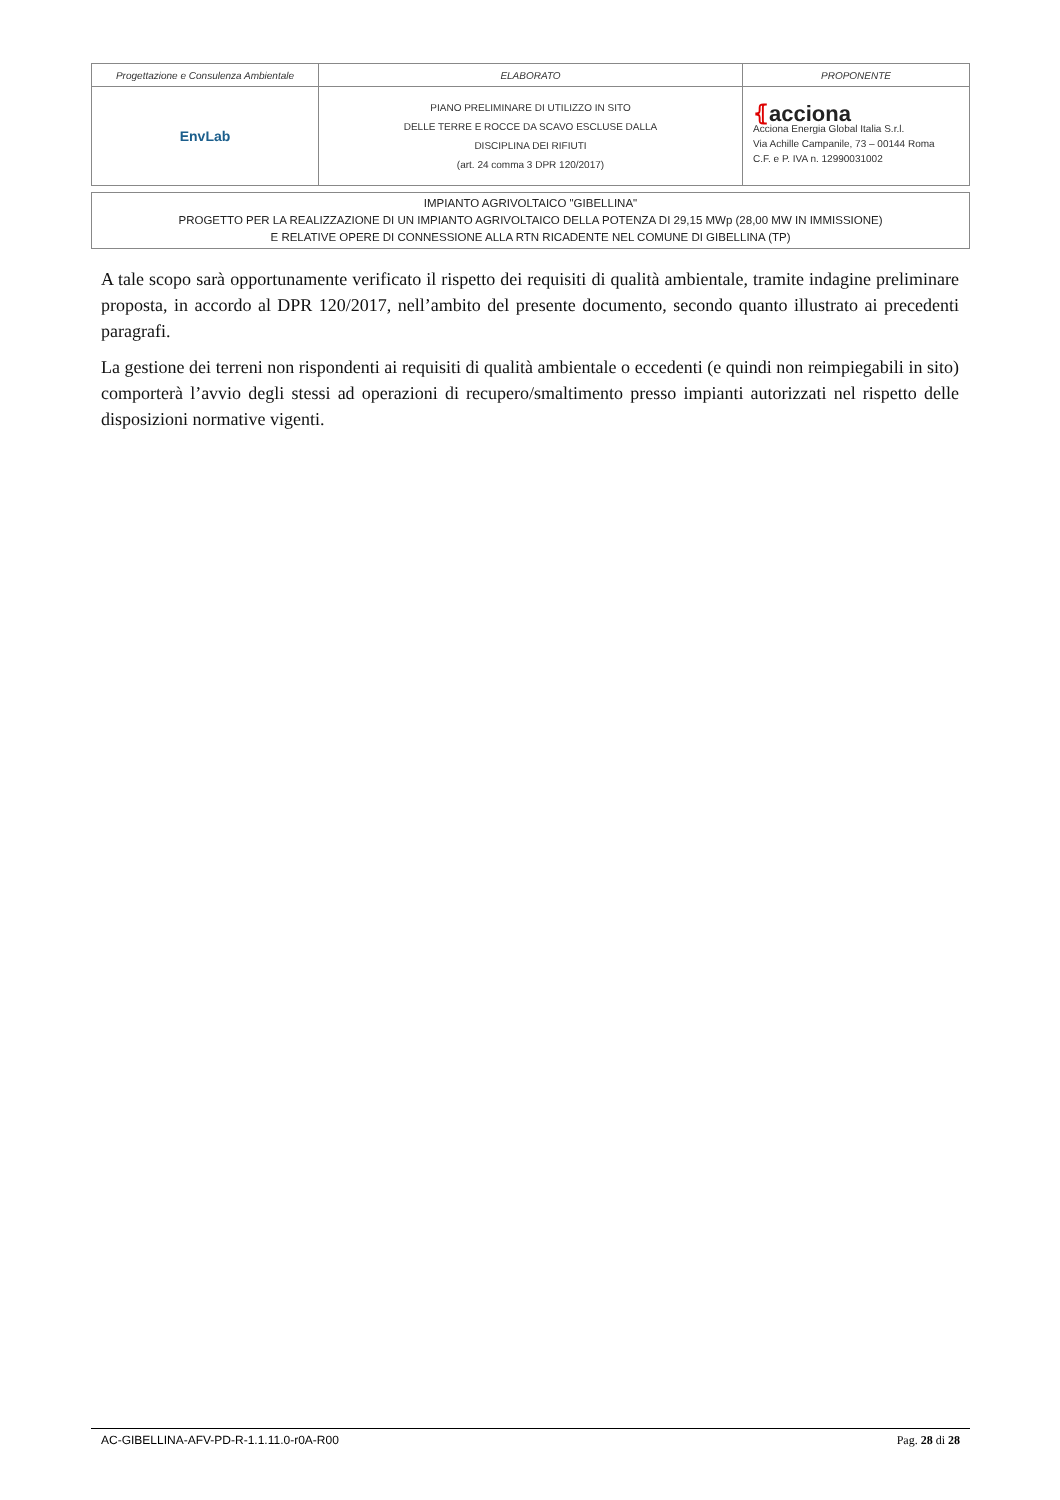| Progettazione e Consulenza Ambientale | ELABORATO | PROPONENTE |
| EnvLab | PIANO PRELIMINARE DI UTILIZZO IN SITO DELLE TERRE E ROCCE DA SCAVO ESCLUSE DALLA DISCIPLINA DEI RIFIUTI (art. 24 comma 3 DPR 120/2017) | ⦃ acciona Acciona Energia Global Italia S.r.l. Via Achille Campanile, 73 – 00144 Roma C.F. e P. IVA n. 12990031002 |
IMPIANTO AGRIVOLTAICO "GIBELLINA"
PROGETTO PER LA REALIZZAZIONE DI UN IMPIANTO AGRIVOLTAICO DELLA POTENZA DI 29,15 MWp (28,00 MW IN IMMISSIONE)
E RELATIVE OPERE DI CONNESSIONE ALLA RTN RICADENTE NEL COMUNE DI GIBELLINA (TP)
A tale scopo sarà opportunamente verificato il rispetto dei requisiti di qualità ambientale, tramite indagine preliminare proposta, in accordo al DPR 120/2017, nell’ambito del presente documento, secondo quanto illustrato ai precedenti paragrafi.
La gestione dei terreni non rispondenti ai requisiti di qualità ambientale o eccedenti (e quindi non reimpiegabili in sito) comporterà l’avvio degli stessi ad operazioni di recupero/smaltimento presso impianti autorizzati nel rispetto delle disposizioni normative vigenti.
AC-GIBELLINA-AFV-PD-R-1.1.11.0-r0A-R00 Pag. 28 di 28